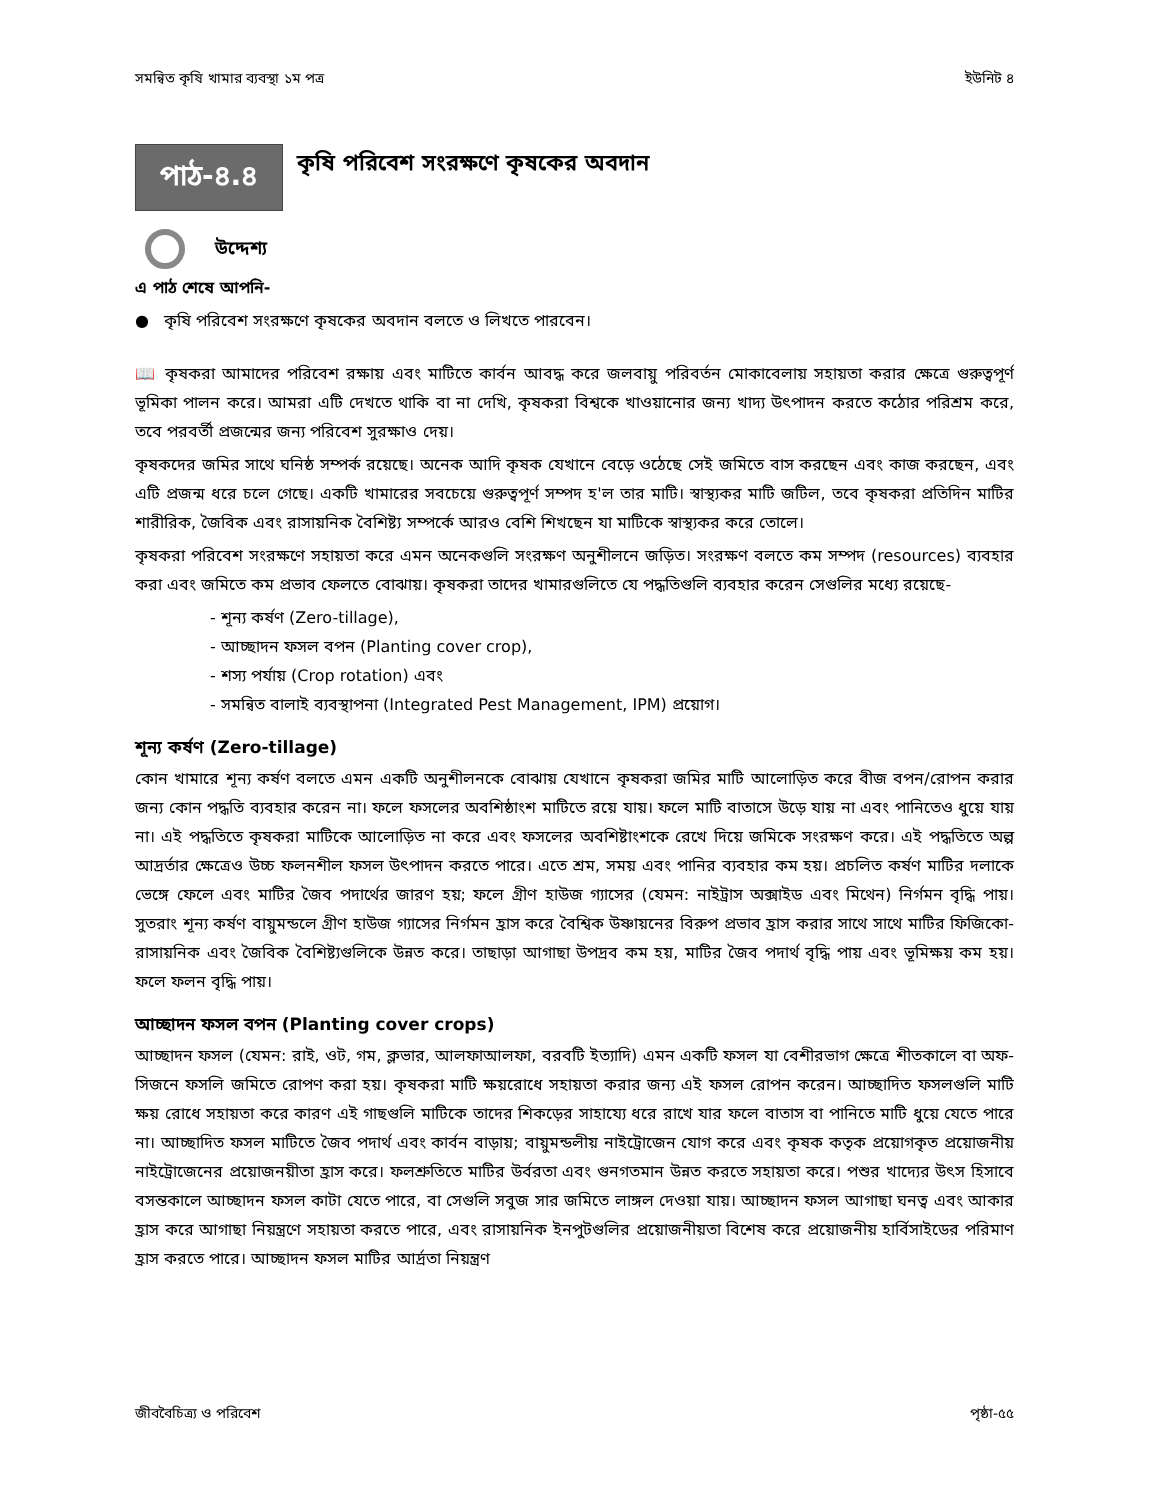সমন্বিত কৃষি খামার ব্যবস্থা ১ম পত্র ইউনিট ৪
পাঠ-৪.৪
কৃষি পরিবেশ সংরক্ষণে কৃষকের অবদান
উদ্দেশ্য
এ পাঠ শেষে আপনি-
● কৃষি পরিবেশ সংরক্ষণে কৃষকের অবদান বলতে ও লিখতে পারবেন।
📖 কৃষকরা আমাদের পরিবেশ রক্ষায় এবং মাটিতে কার্বন আবদ্ধ করে জলবায়ু পরিবর্তন মোকাবেলায় সহায়তা করার ক্ষেত্রে গুরুত্বপূর্ণ ভূমিকা পালন করে। আমরা এটি দেখতে থাকি বা না দেখি, কৃষকরা বিশ্বকে খাওয়ানোর জন্য খাদ্য উৎপাদন করতে কঠোর পরিশ্রম করে, তবে পরবর্তী প্রজন্মের জন্য পরিবেশ সুরক্ষাও দেয়।
কৃষকদের জমির সাথে ঘনিষ্ঠ সম্পর্ক রয়েছে। অনেক আদি কৃষক যেখানে বেড়ে ওঠেছে সেই জমিতে বাস করছেন এবং কাজ করছেন, এবং এটি প্রজন্ম ধরে চলে গেছে। একটি খামারের সবচেয়ে গুরুত্বপূর্ণ সম্পদ হ'ল তার মাটি। স্বাস্থ্যকর মাটি জটিল, তবে কৃষকরা প্রতিদিন মাটির শারীরিক, জৈবিক এবং রাসায়নিক বৈশিষ্ট্য সম্পর্কে আরও বেশি শিখছেন যা মাটিকে স্বাস্থ্যকর করে তোলে।
কৃষকরা পরিবেশ সংরক্ষণে সহায়তা করে এমন অনেকগুলি সংরক্ষণ অনুশীলনে জড়িত। সংরক্ষণ বলতে কম সম্পদ (resources) ব্যবহার করা এবং জমিতে কম প্রভাব ফেলতে বোঝায়। কৃষকরা তাদের খামারগুলিতে যে পদ্ধতিগুলি ব্যবহার করেন সেগুলির মধ্যে রয়েছে-
- শূন্য কর্ষণ (Zero-tillage),
- আচ্ছাদন ফসল বপন (Planting cover crop),
- শস্য পর্যায় (Crop rotation) এবং
- সমন্বিত বালাই ব্যবস্থাপনা (Integrated Pest Management, IPM) প্রয়োগ।
শূন্য কর্ষণ (Zero-tillage)
কোন খামারে শূন্য কর্ষণ বলতে এমন একটি অনুশীলনকে বোঝায় যেখানে কৃষকরা জমির মাটি আলোড়িত করে বীজ বপন/রোপন করার জন্য কোন পদ্ধতি ব্যবহার করেন না। ফলে ফসলের অবশিষ্ঠাংশ মাটিতে রয়ে যায়। ফলে মাটি বাতাসে উড়ে যায় না এবং পানিতেও ধুয়ে যায় না। এই পদ্ধতিতে কৃষকরা মাটিকে আলোড়িত না করে এবং ফসলের অবশিষ্টাংশকে রেখে দিয়ে জমিকে সংরক্ষণ করে। এই পদ্ধতিতে অল্প আদ্রর্তার ক্ষেত্রেও উচ্চ ফলনশীল ফসল উৎপাদন করতে পারে। এতে শ্রম, সময় এবং পানির ব্যবহার কম হয়। প্রচলিত কর্ষণ মাটির দলাকে ভেঙ্গে ফেলে এবং মাটির জৈব পদার্থের জারণ হয়; ফলে গ্রীণ হাউজ গ্যাসের (যেমন: নাইট্রাস অক্সাইড এবং মিথেন) নির্গমন বৃদ্ধি পায়। সুতরাং শূন্য কর্ষণ বায়ুমন্ডলে গ্রীণ হাউজ গ্যাসের নির্গমন হ্রাস করে বৈশ্বিক উষ্ণায়নের বিরুপ প্রভাব হ্রাস করার সাথে সাথে মাটির ফিজিকো-রাসায়নিক এবং জৈবিক বৈশিষ্ট্যগুলিকে উন্নত করে। তাছাড়া আগাছা উপদ্রব কম হয়, মাটির জৈব পদার্থ বৃদ্ধি পায় এবং ভূমিক্ষয় কম হয়। ফলে ফলন বৃদ্ধি পায়।
আচ্ছাদন ফসল বপন (Planting cover crops)
আচ্ছাদন ফসল (যেমন: রাই, ওট, গম, ক্লভার, আলফাআলফা, বরবটি ইত্যাদি) এমন একটি ফসল যা বেশীরভাগ ক্ষেত্রে শীতকালে বা অফ-সিজনে ফসলি জমিতে রোপণ করা হয়। কৃষকরা মাটি ক্ষয়রোধে সহায়তা করার জন্য এই ফসল রোপন করেন। আচ্ছাদিত ফসলগুলি মাটি ক্ষয় রোধে সহায়তা করে কারণ এই গাছগুলি মাটিকে তাদের শিকড়ের সাহায্যে ধরে রাখে যার ফলে বাতাস বা পানিতে মাটি ধুয়ে যেতে পারে না। আচ্ছাদিত ফসল মাটিতে জৈব পদার্থ এবং কার্বন বাড়ায়; বায়ুমন্ডলীয় নাইট্রোজেন যোগ করে এবং কৃষক কতৃক প্রয়োগকৃত প্রয়োজনীয় নাইট্রোজেনের প্রয়োজনয়ীতা হ্রাস করে। ফলশ্রুতিতে মাটির উর্বরতা এবং গুনগতমান উন্নত করতে সহায়তা করে। পশুর খাদ্যের উৎস হিসাবে বসন্তকালে আচ্ছাদন ফসল কাটা যেতে পারে, বা সেগুলি সবুজ সার জমিতে লাঙ্গল দেওয়া যায়। আচ্ছাদন ফসল আগাছা ঘনত্ব এবং আকার হ্রাস করে আগাছা নিয়ন্ত্রণে সহায়তা করতে পারে, এবং রাসায়নিক ইনপুটগুলির প্রয়োজনীয়তা বিশেষ করে প্রয়োজনীয় হার্বিসাইডের পরিমাণ হ্রাস করতে পারে। আচ্ছাদন ফসল মাটির আর্দ্রতা নিয়ন্ত্রণ
জীববৈচিত্র্য ও পরিবেশ পৃষ্ঠা-৫৫